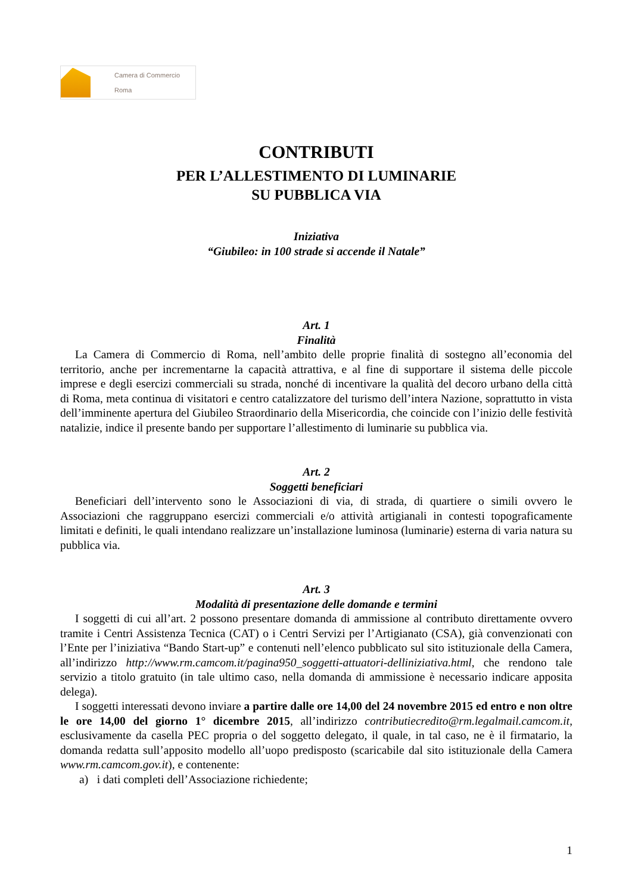Camera di Commercio
Roma
CONTRIBUTI
PER L’ALLESTIMENTO DI LUMINARIE
SU PUBBLICA VIA
Iniziativa
“Giubileo: in 100 strade si accende il Natale”
Art. 1
Finalità
La Camera di Commercio di Roma, nell’ambito delle proprie finalità di sostegno all’economia del territorio, anche per incrementarne la capacità attrattiva, e al fine di supportare il sistema delle piccole imprese e degli esercizi commerciali su strada, nonché di incentivare la qualità del decoro urbano della città di Roma, meta continua di visitatori e centro catalizzatore del turismo dell’intera Nazione, soprattutto in vista dell’imminente apertura del Giubileo Straordinario della Misericordia, che coincide con l’inizio delle festività natalizie, indice il presente bando per supportare l’allestimento di luminarie su pubblica via.
Art. 2
Soggetti beneficiari
Beneficiari dell’intervento sono le Associazioni di via, di strada, di quartiere o simili ovvero le Associazioni che raggruppano esercizi commerciali e/o attività artigianali in contesti topograficamente limitati e definiti, le quali intendano realizzare un’installazione luminosa (luminarie) esterna di varia natura su pubblica via.
Art. 3
Modalità di presentazione delle domande e termini
I soggetti di cui all’art. 2 possono presentare domanda di ammissione al contributo direttamente ovvero tramite i Centri Assistenza Tecnica (CAT) o i Centri Servizi per l’Artigianato (CSA), già convenzionati con l’Ente per l’iniziativa “Bando Start-up” e contenuti nell’elenco pubblicato sul sito istituzionale della Camera, all’indirizzo http://www.rm.camcom.it/pagina950_soggetti-attuatori-delliniziativa.html, che rendono tale servizio a titolo gratuito (in tale ultimo caso, nella domanda di ammissione è necessario indicare apposita delega).
I soggetti interessati devono inviare a partire dalle ore 14,00 del 24 novembre 2015 ed entro e non oltre le ore 14,00 del giorno 1° dicembre 2015, all’indirizzo contributiecredito@rm.legalmail.camcom.it, esclusivamente da casella PEC propria o del soggetto delegato, il quale, in tal caso, ne è il firmatario, la domanda redatta sull’apposito modello all’uopo predisposto (scaricabile dal sito istituzionale della Camera www.rm.camcom.gov.it), e contenente:
a) i dati completi dell’Associazione richiedente;
1